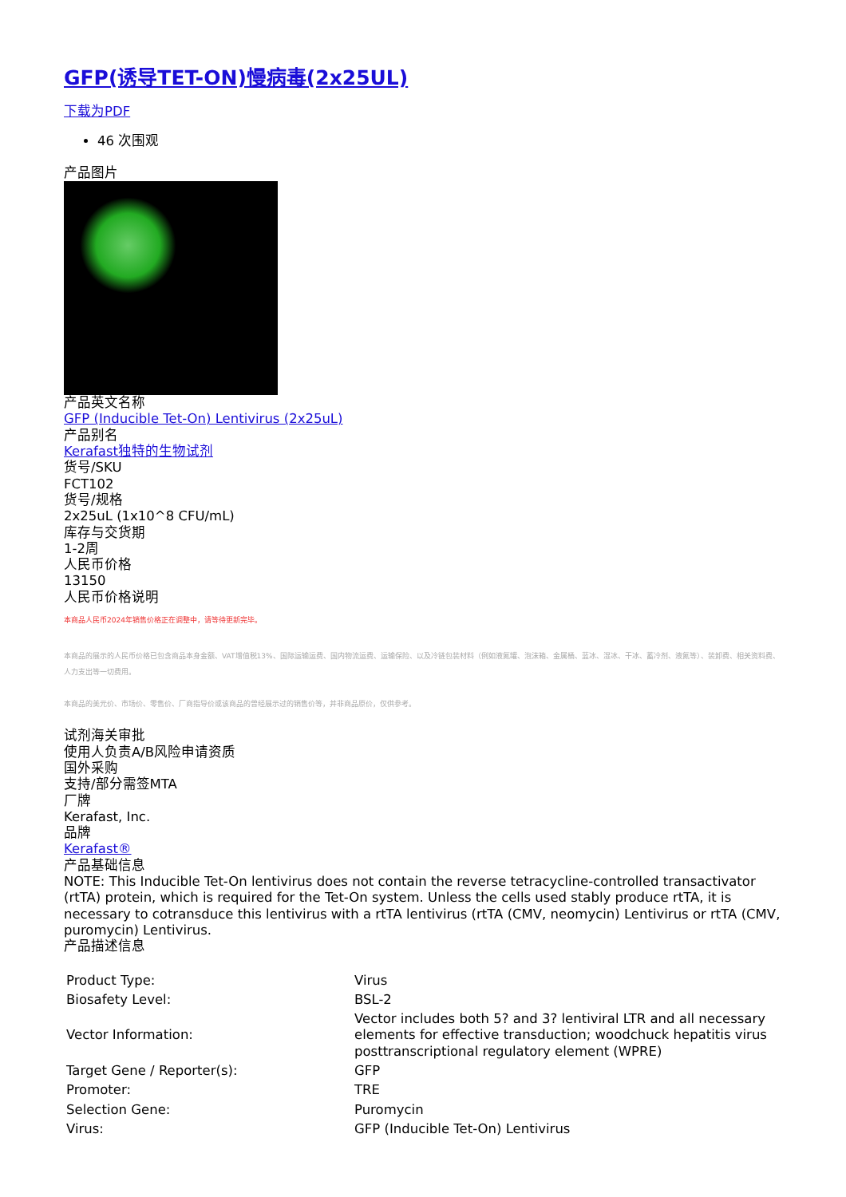GFP(诱导TET-ON)慢病毒(2x25UL)
下载为PDF
46 次围观
产品图片
产品英文名称
GFP (Inducible Tet-On) Lentivirus (2x25uL)
产品别名
Kerafast独特的生物试剂
货号/SKU
FCT102
货号/规格
2x25uL (1x10^8 CFU/mL)
库存与交货期
1-2周
人民币价格
13150
人民币价格说明
本商品人民币2024年销售价格正在调整中，请等待更新完毕。
本商品的展示的人民币价格已包含商品本身金额、VAT增值税13%、国际运输运费、国内物流运费、运输保险、以及冷链包装材料（例如液氮罐、泡沫箱、金属桶、蓝冰、湿冰、干冰、蓄冷剂、液氮等）、装卸费、相关资料费、人力支出等一切费用。
本商品的美元价、市场价、零售价、厂商指导价或该商品的曾经展示过的销售价等，并非商品原价，仅供参考。
试剂海关审批
使用人负责A/B风险申请资质
国外采购
支持/部分需签MTA
厂牌
Kerafast, Inc.
品牌
Kerafast®
产品基础信息
NOTE: This Inducible Tet-On lentivirus does not contain the reverse tetracycline-controlled transactivator (rtTA) protein, which is required for the Tet-On system. Unless the cells used stably produce rtTA, it is necessary to cotransduce this lentivirus with a rtTA lentivirus (rtTA (CMV, neomycin) Lentivirus or rtTA (CMV, puromycin) Lentivirus.
产品描述信息
| Product Type: | Virus |
| Biosafety Level: | BSL-2 |
| Vector Information: | Vector includes both 5? and 3? lentiviral LTR and all necessary elements for effective transduction; woodchuck hepatitis virus posttranscriptional regulatory element (WPRE) |
| Target Gene / Reporter(s): | GFP |
| Promoter: | TRE |
| Selection Gene: | Puromycin |
| Virus: | GFP (Inducible Tet-On) Lentivirus |